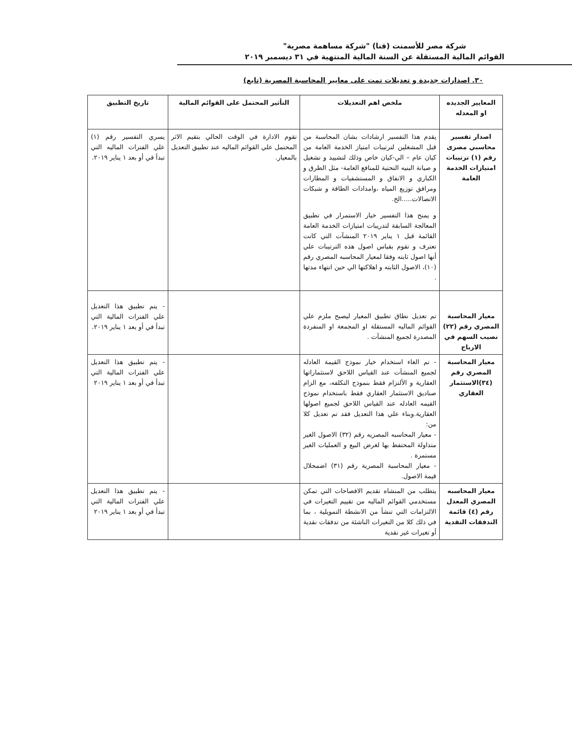شركة مصر للأسمنت (قنا) "شركة مساهمة مصرية"
القوائم المالية المستقلة عن السنة المالية المنتهية في ٣١ ديسمبر ٢٠١٩
٣٠. اصدارات جديدة و تعديلات تمت على معايير المحاسبة المصرية (تابع)
| المعايير الجديده او المعدله | ملخص اهم التعديلات | التأثير المحتمل على القوائم المالية | تاريخ التطبيق |
| --- | --- | --- | --- |
| اصدار تفسير محاسبي مصرى رقم (١) ترتيبات امتيازات الخدمة العامة | يقدم هذا التفسير ارشادات بشان المحاسبة من قبل المشغلين لترتيبات امتياز الخدمة العامة من كيان عام – الي-كيان خاص وذلك لتشييد و تشغيل و صيانة البنيه التحتية للمنافع العامة- مثل الطرق و الكباري و الانفاق و المستشفيات و المطارات ومرافق توزيع المياه ،وامدادات الطاقة و شبكات الاتصالات.....الخ. و يمنح هذا التفسير خيار الاستمرار في تطبيق المعالجة السابقة لتدريبات امتيازات الخدمة العامة القائمة قبل ١ يناير ٢٠١٩ المنشآت التي كانت تعترف و تقوم بقياس اصول هذه الترتيبات علي أنها اصول ثابته وفقا لمعيار المحاسبه المصري رقم (١٠)، الاصول الثابته و اهلاكتها الي حين انتهاء مدتها . | تقوم الادارة في الوقت الحالي بتقيم الاثر المحتمل علي القوائم الماليه عند تطبيق التعديل بالمعيار. | يسري التفسير رقم (١) علي الفترات الماليه التي تبدأ في أو بعد ١ يناير ٢٠١٩. |
| معيار المحاسبة المصري رقم (٢٢) نصيب السهم في الارباح | تم تعديل نطاق تطبيق المعيار ليصبح ملزم علي القوائم الماليه المستقلة او المجمعة او المنفردة المصدرة لجميع المنشآت . | | - يتم تطبيق هذا التعديل علي الفترات المالية التي تبدأ في أو بعد ١ يناير ٢٠١٩. |
| معيار المحاسبة المصري رقم (٣٤)الاستثمار العقاري | - تم الغاء استخدام خيار نموذج القيمة العادله لجميع المنشآت عند القياس اللاحق لاستثماراتها العقارية و الألتزام فقط بنموذج التكلفه، مع الزام صناديق الاستثمار العقاري فقط باستخدام نموذج القيمه العادله عند القياس اللاحق لجميع اصولها العقارية.وبناء علي هذا التعديل فقد تم تعديل كلا من: - معيار المحاسبه المصريه رقم (٣٢) الاصول الغير متداولة المحتفظ بها لغرض البيع و العمليات الغير مستمرة . - معيار المحاسبة المصرية رقم (٣١) اضمحلال قيمة الاصول. | | - يتم تطبيق هذا التعديل علي الفترات المالية التي تبدأ في أو بعد ١ يناير ٢٠١٩ |
| معيار المحاسبه المصري المعدل رقم (٤) قائمة التدفقات النقدية | يتطلب من المنشاه تقديم الافصاحات التي تمكن مستخدمي القوائم الماليه من تقييم التغيرات في الالتزامات التي تنشأ من الانشطة التمويلية ، بما في ذلك كلا من التغيرات الناشئة من تدفقات نقدية أو تغيرات غير نقدية | | - يتم تطبيق هذا التعديل علي الفترات المالية التي تبدأ في أو بعد ١ يناير ٢٠١٩ |